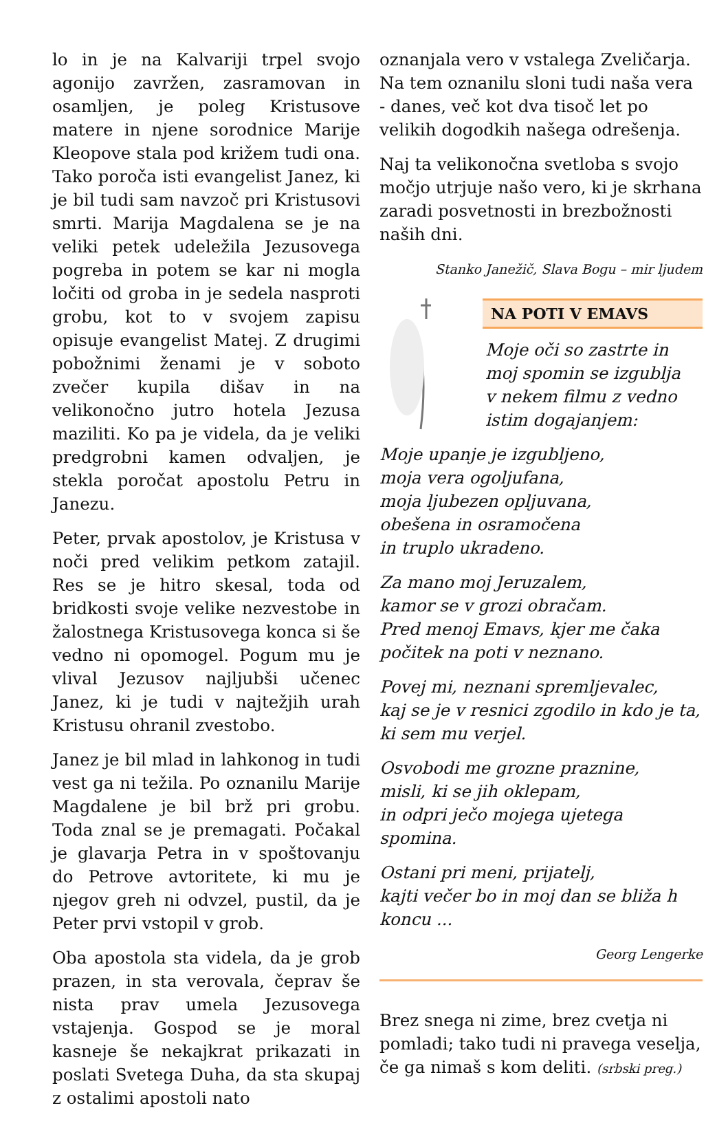lo in je na Kalvariji trpel svojo agonijo zavržen, zasramovan in osamljen, je poleg Kristusove matere in njene sorodnice Marije Kleopove stala pod križem tudi ona. Tako poroča isti evangelist Janez, ki je bil tudi sam navzoč pri Kristusovi smrti. Marija Magdalena se je na veliki petek udeležila Jezusovega pogreba in potem se kar ni mogla ločiti od groba in je sedela nasproti grobu, kot to v svojem zapisu opisuje evangelist Matej. Z drugimi pobožnimi ženami je v soboto zvečer kupila dišav in na velikonočno jutro hotela Jezusa maziliti. Ko pa je videla, da je veliki predgrobni kamen odvaljen, je stekla poročat apostolu Petru in Janezu.
Peter, prvak apostolov, je Kristusa v noči pred velikim petkom zatajil. Res se je hitro skesal, toda od bridkosti svoje velike nezvestobe in žalostnega Kristusovega konca si še vedno ni opomogel. Pogum mu je vlival Jezusov najljubši učenec Janez, ki je tudi v najtežjih urah Kristusu ohranil zvestobo.
Janez je bil mlad in lahkonog in tudi vest ga ni težila. Po oznanilu Marije Magdalene je bil brž pri grobu. Toda znal se je premagati. Počakal je glavarja Petra in v spoštovanju do Petrove avtoritete, ki mu je njegov greh ni odvzel, pustil, da je Peter prvi vstopil v grob.
Oba apostola sta videla, da je grob prazen, in sta verovala, čeprav še nista prav umela Jezusovega vstajenja. Gospod se je moral kasneje še nekajkrat prikazati in poslati Svetega Duha, da sta skupaj z ostalimi apostoli nato
oznanjala vero v vstalega Zveličarja. Na tem oznanilu sloni tudi naša vera - danes, več kot dva tisoč let po velikih dogodkih našega odrešenja.
Naj ta velikonočna svetloba s svojo močjo utrjuje našo vero, ki je skrhana zaradi posvetnosti in brezbožnosti naših dni.
Stanko Janežič, Slava Bogu – mir ljudem
NA POTI V EMAVS
Moje oči so zastrte in
moj spomin se izgublja
v nekem filmu z vedno
istim dogajanjem:
Moje upanje je izgubljeno,
moja vera ogoljufana,
moja ljubezen opljuvana,
obešena in osramočena
in truplo ukradeno.
Za mano moj Jeruzalem,
kamor se v grozi obračam.
Pred menoj Emavs, kjer me čaka
počitek na poti v neznano.
Povej mi, neznani spremljevalec,
kaj se je v resnici zgodilo in kdo je ta,
ki sem mu verjel.
Osvobodi me grozne praznine,
misli, ki se jih oklepam,
in odpri ječo mojega ujetega spomina.
Ostani pri meni, prijatelj,
kajti večer bo in moj dan se bliža h
koncu ...
Georg Lengerke
Brez snega ni zime, brez cvetja ni pomladi; tako tudi ni pravega veselja, če ga nimaš s kom deliti. (srbski preg.)